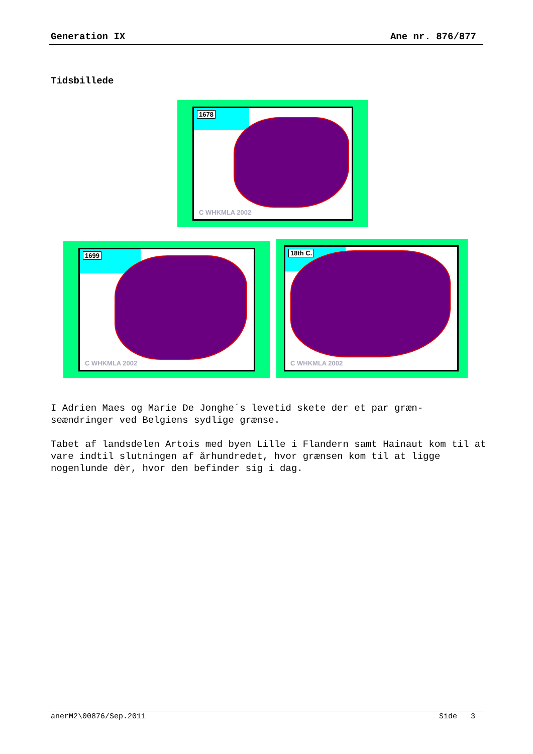Generation IX Ane nr. 876/877
Tidsbillede
1678
C WHKMLA 2002
1699
C WHKMLA 2002
18th C.
C WHKMLA 2002
I Adrien Maes og Marie De Jonghe´s levetid skete der et par græn-
seændringer ved Belgiens sydlige grænse.
Tabet af landsdelen Artois med byen Lille i Flandern samt Hainaut kom til at vare indtil slutningen af århundredet, hvor grænsen kom til at ligge nogenlunde dèr, hvor den befinder sig i dag.
anerM2\00876/Sep.2011 Side 3